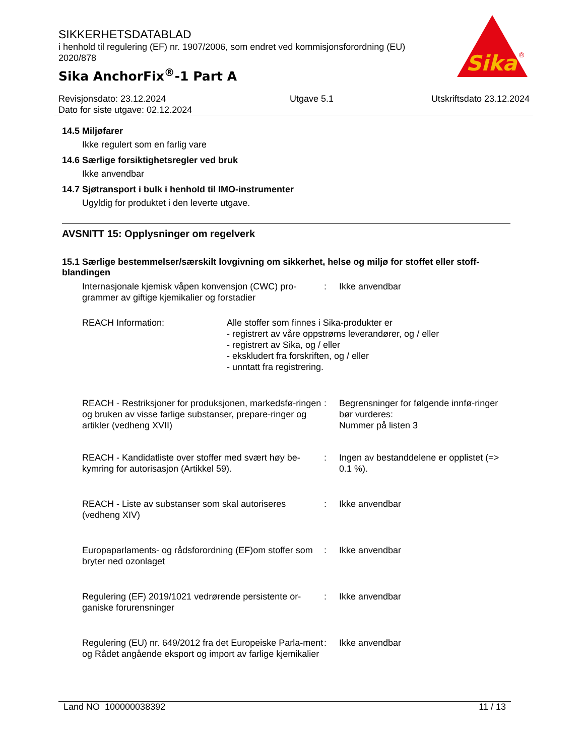SIKKERHETSDATABLAD
i henhold til regulering (EF) nr. 1907/2006, som endret ved kommisjonsforordning (EU) 2020/878
Sika AnchorFix<sup>®</sup>-1 Part A
Sika
®
Revisjonsdato: 23.12.2024
Dato for siste utgave: 02.12.2024
Utgave 5.1 Utskriftsdato 23.12.2024
14.5 Miljøfarer
Ikke regulert som en farlig vare
14.6 Særlige forsiktighetsregler ved bruk
Ikke anvendbar
14.7 Sjøtransport i bulk i henhold til IMO-instrumenter
Ugyldig for produktet i den leverte utgave.
AVSNITT 15: Opplysninger om regelverk
15.1 Særlige bestemmelser/særskilt lovgivning om sikkerhet, helse og miljø for stoffet eller stoff-blandingen
Internasjonale kjemisk våpen konvensjon (CWC) pro-grammer av giftige kjemikalier og forstadier
: Ikke anvendbar
REACH Information: Alle stoffer som finnes i Sika-produkter er
- registrert av våre oppstrøms leverandører, og / eller
- registrert av Sika, og / eller
- ekskludert fra forskriften, og / eller
- unntatt fra registrering.
REACH - Restriksjoner for produksjonen, markedsfø-ringen og bruken av visse farlige substanser, prepare-ringer og artikler (vedheng XVII)
: Begrensninger for følgende innfø-ringer bør vurderes:
Nummer på listen 3
REACH - Kandidatliste over stoffer med svært høy be-kymring for autorisasjon (Artikkel 59).
: Ingen av bestanddelene er opplistet (=> 0.1 %).
REACH - Liste av substanser som skal autoriseres (vedheng XIV)
: Ikke anvendbar
Europaparlaments- og rådsforordning (EF)om stoffer som bryter ned ozonlaget
: Ikke anvendbar
Regulering (EF) 2019/1021 vedrørende persistente or-ganiske forurensninger
: Ikke anvendbar
Regulering (EU) nr. 649/2012 fra det Europeiske Parla-ment og Rådet angående eksport og import av farlige kjemikalier
: Ikke anvendbar
Land NO 100000038392 11 / 13